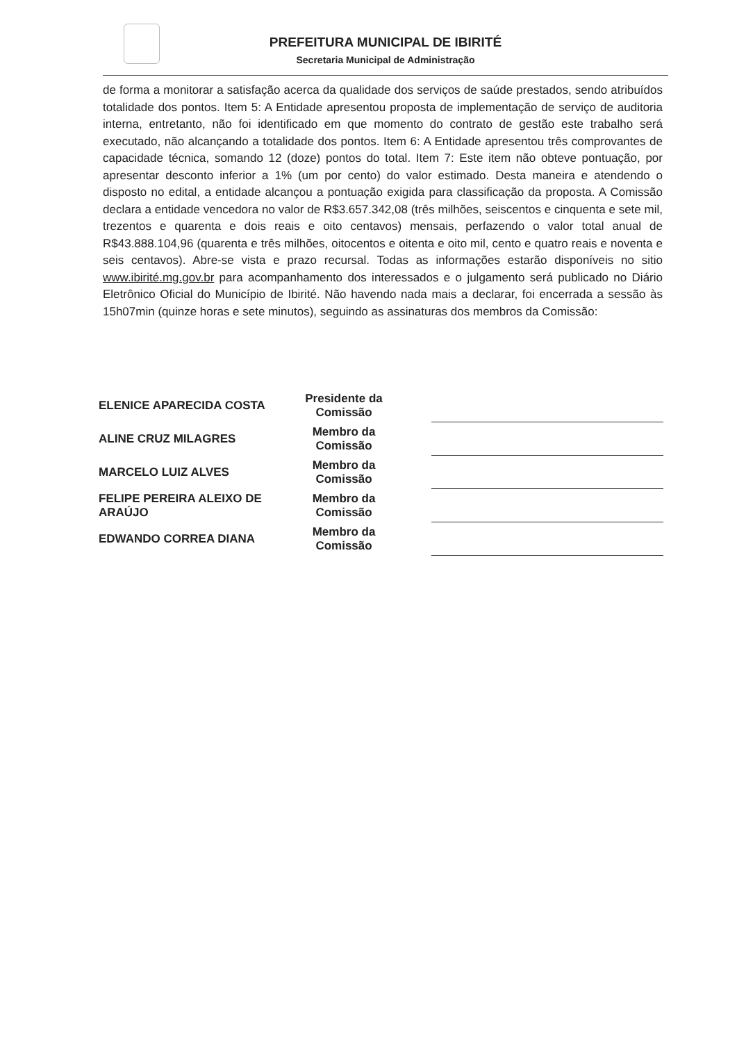PREFEITURA MUNICIPAL DE IBIRITÉ
Secretaria Municipal de Administração
de forma a monitorar a satisfação acerca da qualidade dos serviços de saúde prestados, sendo atribuídos totalidade dos pontos. Item 5: A Entidade apresentou proposta de implementação de serviço de auditoria interna, entretanto, não foi identificado em que momento do contrato de gestão este trabalho será executado, não alcançando a totalidade dos pontos. Item 6: A Entidade apresentou três comprovantes de capacidade técnica, somando 12 (doze) pontos do total. Item 7: Este item não obteve pontuação, por apresentar desconto inferior a 1% (um por cento) do valor estimado. Desta maneira e atendendo o disposto no edital, a entidade alcançou a pontuação exigida para classificação da proposta. A Comissão declara a entidade vencedora no valor de R$3.657.342,08 (três milhões, seiscentos e cinquenta e sete mil, trezentos e quarenta e dois reais e oito centavos) mensais, perfazendo o valor total anual de R$43.888.104,96 (quarenta e três milhões, oitocentos e oitenta e oito mil, cento e quatro reais e noventa e seis centavos). Abre-se vista e prazo recursal. Todas as informações estarão disponíveis no sitio www.ibirité.mg.gov.br para acompanhamento dos interessados e o julgamento será publicado no Diário Eletrônico Oficial do Município de Ibirité. Não havendo nada mais a declarar, foi encerrada a sessão às 15h07min (quinze horas e sete minutos), seguindo as assinaturas dos membros da Comissão:
| ELENICE APARECIDA COSTA | Presidente da Comissão | | |
| ALINE CRUZ MILAGRES | Membro da Comissão | | |
| MARCELO LUIZ ALVES | Membro da Comissão | | |
| FELIPE PEREIRA ALEIXO DE ARAÚJO | Membro da Comissão | | |
| EDWANDO CORREA DIANA | Membro da Comissão | | |